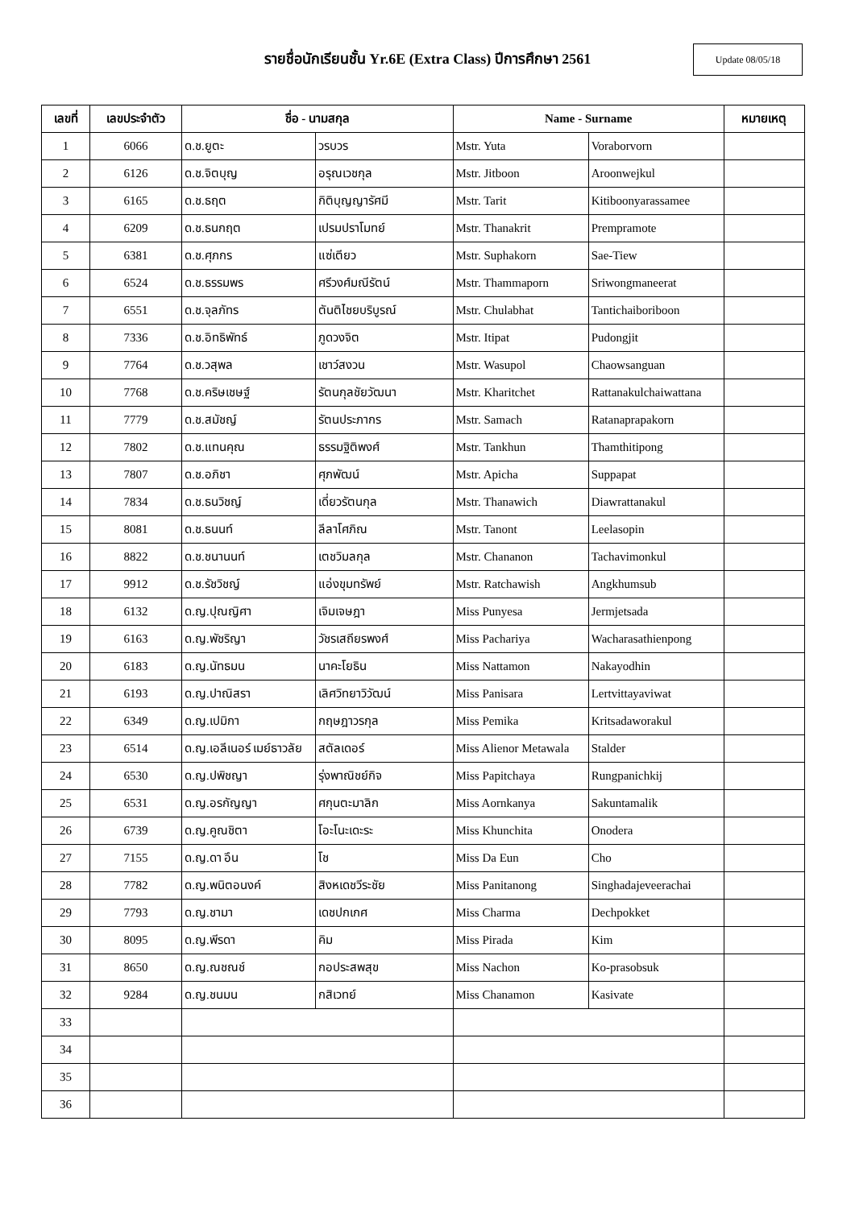รายชื่อนักเรียนชั้น Yr.6E (Extra Class) ปีการศึกษา 2561
Update 08/05/18
| เลขที่ | เลขประจำตัว | ชื่อ - นามสกุล | | Name - Surname | | หมายเหตุ |
| --- | --- | --- | --- | --- | --- | --- |
| 1 | 6066 | ด.ช.ยูตะ | วรบวร | Mstr. Yuta | Voraborvorn | |
| 2 | 6126 | ด.ช.จิตบุญ | อรุณเวชกุล | Mstr. Jitboon | Aroonwejkul | |
| 3 | 6165 | ด.ช.ธฤต | กิติบุญญารัศมี | Mstr. Tarit | Kitiboonyarassamee | |
| 4 | 6209 | ด.ช.ธนกฤต | เปรมปราโมทย์ | Mstr. Thanakrit | Prempramote | |
| 5 | 6381 | ด.ช.ศุภกร | แซ่เตียว | Mstr. Suphakorn | Sae-Tiew | |
| 6 | 6524 | ด.ช.ธรรมพร | ศรีวงศ์มณีรัตน์ | Mstr. Thammaporn | Sriwongmaneerat | |
| 7 | 6551 | ด.ช.จุลภัทร | ตันติไชยบริบูรณ์ | Mstr. Chulabhat | Tantichaiboriboon | |
| 8 | 7336 | ด.ช.อิทธิพัทธ์ | ภูดวงจิต | Mstr. Itipat | Pudongjit | |
| 9 | 7764 | ด.ช.วสุพล | เชาว์สงวน | Mstr. Wasupol | Chaowsanguan | |
| 10 | 7768 | ด.ช.คริษเชษฐ์ | รัตนกุลชัยวัฒนา | Mstr. Kharitchet | Rattanakulchaiwattana | |
| 11 | 7779 | ด.ช.สมัชญ์ | รัตนประภากร | Mstr. Samach | Ratanaprapakorn | |
| 12 | 7802 | ด.ช.แทนคุณ | ธรรมฐิติพงศ์ | Mstr. Tankhun | Thamthitipong | |
| 13 | 7807 | ด.ช.อภิชา | ศุภพัฒน์ | Mstr. Apicha | Suppapat | |
| 14 | 7834 | ด.ช.ธนวิชญ์ | เดี่ยวรัตนกุล | Mstr. Thanawich | Diawrattanakul | |
| 15 | 8081 | ด.ช.ธนนท์ | ลีลาโศภิณ | Mstr. Tanont | Leelasopin | |
| 16 | 8822 | ด.ช.ชนานนท์ | เตชวิมลกุล | Mstr. Chananon | Tachavimonkul | |
| 17 | 9912 | ด.ช.รัชวิชญ์ | แอ่งขุมทรัพย์ | Mstr. Ratchawish | Angkhumsub | |
| 18 | 6132 | ด.ญ.ปุณญิศา | เจิมเจษฎา | Miss Punyesa | Jermjetsada | |
| 19 | 6163 | ด.ญ.พัชริญา | วัชรเสถียรพงศ์ | Miss Pachariya | Wacharasathienpong | |
| 20 | 6183 | ด.ญ.นัทธมน | นาคะโยธิน | Miss Nattamon | Nakayodhin | |
| 21 | 6193 | ด.ญ.ปาณิสรา | เลิศวิทยาวิวัฒน์ | Miss Panisara | Lertvittayaviwat | |
| 22 | 6349 | ด.ญ.เปมิกา | กฤษฎาวรกุล | Miss Pemika | Kritsadaworakul | |
| 23 | 6514 | ด.ญ.เอลีเนอร์ เมย์ธาวลัย | สตัลเดอร์ | Miss Alienor Metawala | Stalder | |
| 24 | 6530 | ด.ญ.ปพิชญา | รุ่งพาณิชย์กิจ | Miss Papitchaya | Rungpanichkij | |
| 25 | 6531 | ด.ญ.อรกัญญา | ศกุนตะมาลิก | Miss Aornkanya | Sakuntamalik | |
| 26 | 6739 | ด.ญ.คูณชิตา | โอะโนะเดะระ | Miss Khunchita | Onodera | |
| 27 | 7155 | ด.ญ.ดา อึน | โช | Miss Da Eun | Cho | |
| 28 | 7782 | ด.ญ.พนิตอนงค์ | สิงหเดชวีระชัย | Miss Panitanong | Singhadajeveerachai | |
| 29 | 7793 | ด.ญ.ชามา | เดชปกเกศ | Miss Charma | Dechpokket | |
| 30 | 8095 | ด.ญ.พีรดา | คิม | Miss Pirada | Kim | |
| 31 | 8650 | ด.ญ.ณชณช์ | กอประสพสุข | Miss Nachon | Ko-prasobsuk | |
| 32 | 9284 | ด.ญ.ชนมน | กสิเวทย์ | Miss Chanamon | Kasivate | |
| 33 | | | | | | |
| 34 | | | | | | |
| 35 | | | | | | |
| 36 | | | | | | |